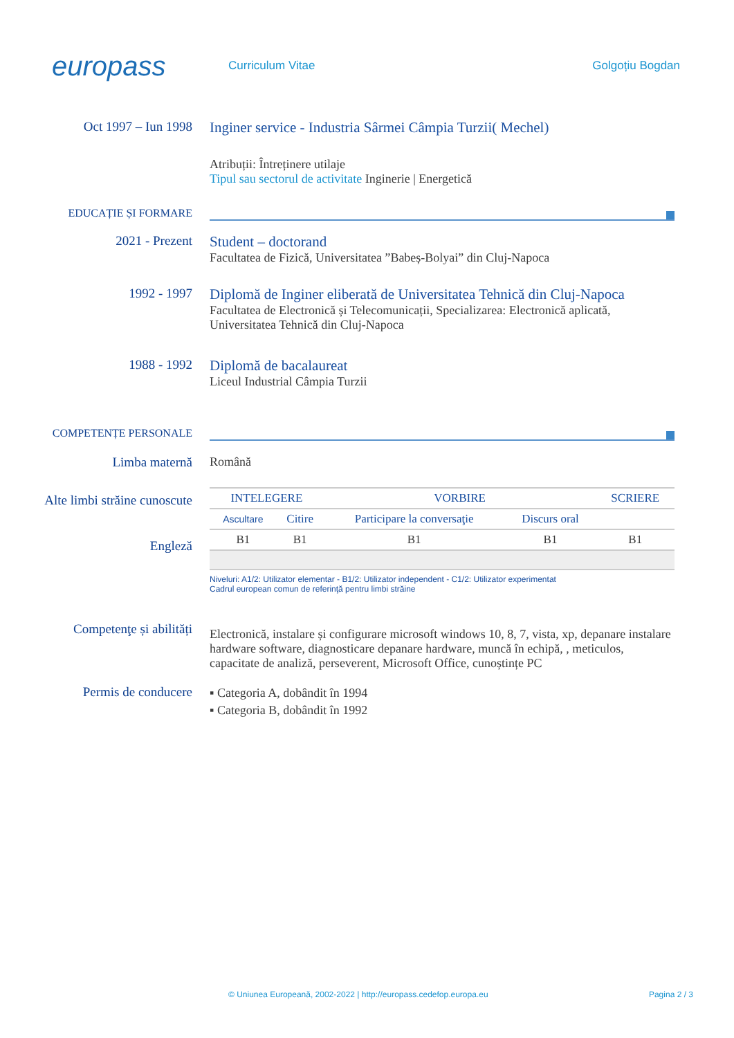europass
Curriculum Vitae Golgoțiu Bogdan
Oct 1997 – Iun 1998 Inginer service - Industria Sârmei Câmpia Turzii( Mechel)
Atribuții: Întreținere utilaje
Tipul sau sectorul de activitate Inginerie | Energetică
EDUCAȚIE ȘI FORMARE
2021 - Prezent Student – doctorand
Facultatea de Fizică, Universitatea ”Babeș-Bolyai” din Cluj-Napoca
1992 - 1997 Diplomă de Inginer eliberată de Universitatea Tehnică din Cluj-Napoca
Facultatea de Electronică și Telecomunicații, Specializarea: Electronică aplicată, Universitatea Tehnică din Cluj-Napoca
1988 - 1992 Diplomă de bacalaureat
Liceul Industrial Câmpia Turzii
COMPETENȚE PERSONALE
Limba maternă Română
Alte limbi străine cunoscute
Engleză
| INTELEGERE | | VORBIRE | | SCRIERE |
| --- | --- | --- | --- | --- |
| Ascultare | Citire | Participare la conversaţie | Discurs oral | |
| B1 | B1 | B1 | B1 | B1 |
Niveluri: A1/2: Utilizator elementar - B1/2: Utilizator independent - C1/2: Utilizator experimentat
Cadrul european comun de referinţă pentru limbi străine
Competenţe și abilități
Electronică, instalare și configurare microsoft windows 10, 8, 7, vista, xp, depanare instalare hardware software, diagnosticare depanare hardware, muncă în echipă, , meticulos, capacitate de analiză, perseverent, Microsoft Office, cunoștințe PC
Permis de conducere
▪ Categoria A, dobândit în 1994
▪ Categoria B, dobândit în 1992
© Uniunea Europeană, 2002-2022 | http://europass.cedefop.europa.eu Pagina 2 / 3